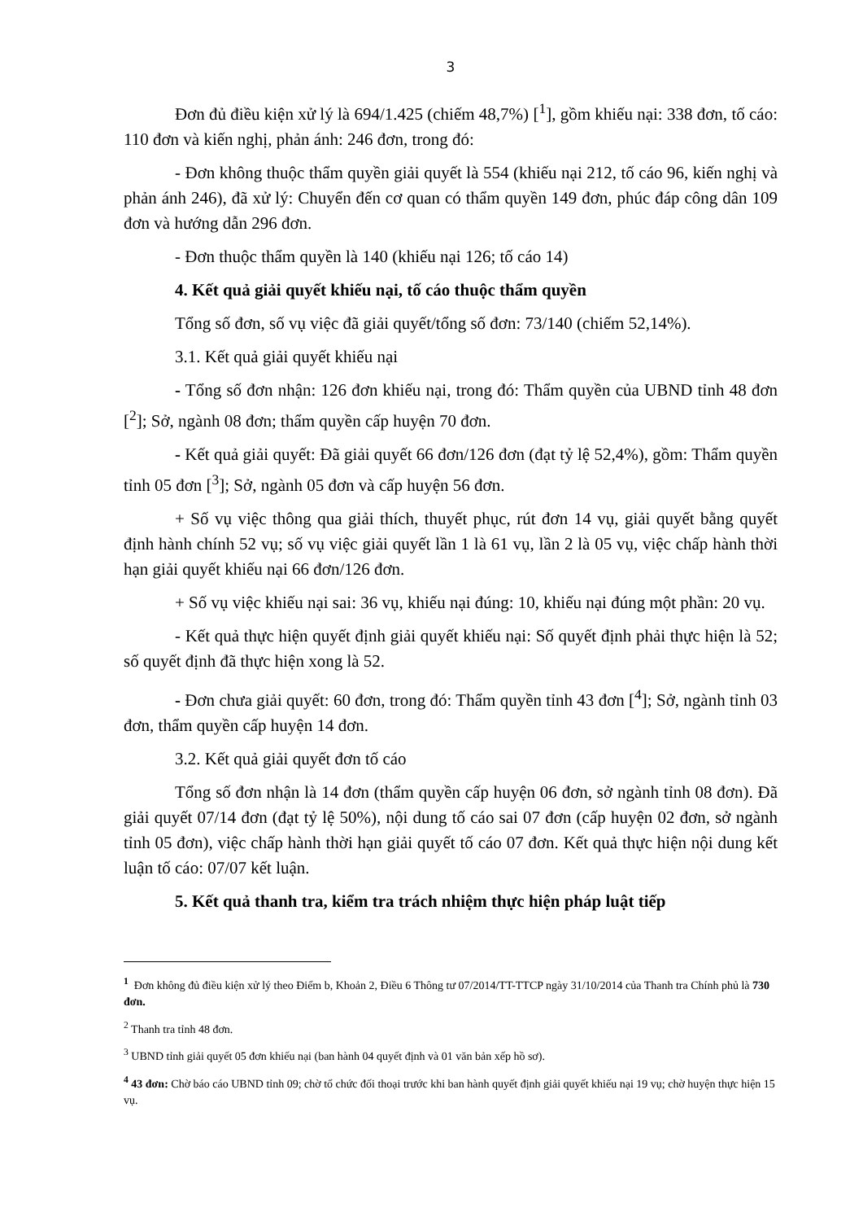3
Đơn đủ điều kiện xử lý là 694/1.425 (chiếm 48,7%) [<sup>1</sup>], gồm khiếu nại: 338 đơn, tố cáo: 110 đơn và kiến nghị, phản ánh: 246 đơn, trong đó:
- Đơn không thuộc thẩm quyền giải quyết là 554 (khiếu nại 212, tố cáo 96, kiến nghị và phản ánh 246), đã xử lý: Chuyển đến cơ quan có thẩm quyền 149 đơn, phúc đáp công dân 109 đơn và hướng dẫn 296 đơn.
- Đơn thuộc thẩm quyền là 140 (khiếu nại 126; tố cáo 14)
4. Kết quả giải quyết khiếu nại, tố cáo thuộc thẩm quyền
Tổng số đơn, số vụ việc đã giải quyết/tổng số đơn: 73/140 (chiếm 52,14%).
3.1. Kết quả giải quyết khiếu nại
- Tổng số đơn nhận: 126 đơn khiếu nại, trong đó: Thẩm quyền của UBND tỉnh 48 đơn [<sup>2</sup>]; Sở, ngành 08 đơn; thẩm quyền cấp huyện 70 đơn.
- Kết quả giải quyết: Đã giải quyết 66 đơn/126 đơn (đạt tỷ lệ 52,4%), gồm: Thẩm quyền tỉnh 05 đơn [<sup>3</sup>]; Sở, ngành 05 đơn và cấp huyện 56 đơn.
+ Số vụ việc thông qua giải thích, thuyết phục, rút đơn 14 vụ, giải quyết bằng quyết định hành chính 52 vụ; số vụ việc giải quyết lần 1 là 61 vụ, lần 2 là 05 vụ, việc chấp hành thời hạn giải quyết khiếu nại 66 đơn/126 đơn.
+ Số vụ việc khiếu nại sai: 36 vụ, khiếu nại đúng: 10, khiếu nại đúng một phần: 20 vụ.
- Kết quả thực hiện quyết định giải quyết khiếu nại: Số quyết định phải thực hiện là 52; số quyết định đã thực hiện xong là 52.
- Đơn chưa giải quyết: 60 đơn, trong đó: Thẩm quyền tỉnh 43 đơn [<sup>4</sup>]; Sở, ngành tỉnh 03 đơn, thẩm quyền cấp huyện 14 đơn.
3.2. Kết quả giải quyết đơn tố cáo
Tổng số đơn nhận là 14 đơn (thẩm quyền cấp huyện 06 đơn, sở ngành tỉnh 08 đơn). Đã giải quyết 07/14 đơn (đạt tỷ lệ 50%), nội dung tố cáo sai 07 đơn (cấp huyện 02 đơn, sở ngành tỉnh 05 đơn), việc chấp hành thời hạn giải quyết tố cáo 07 đơn. Kết quả thực hiện nội dung kết luận tố cáo: 07/07 kết luận.
5. Kết quả thanh tra, kiểm tra trách nhiệm thực hiện pháp luật tiếp
<sup>1</sup> Đơn không đủ điều kiện xử lý theo Điểm b, Khoản 2, Điều 6 Thông tư 07/2014/TT-TTCP ngày 31/10/2014 của Thanh tra Chính phủ là 730 đơn.
<sup>2</sup> Thanh tra tỉnh 48 đơn.
<sup>3</sup> UBND tỉnh giải quyết 05 đơn khiếu nại (ban hành 04 quyết định và 01 văn bản xếp hồ sơ).
<sup>4</sup> 43 đơn: Chờ báo cáo UBND tỉnh 09; chờ tổ chức đối thoại trước khi ban hành quyết định giải quyết khiếu nại 19 vụ; chờ huyện thực hiện 15 vụ.